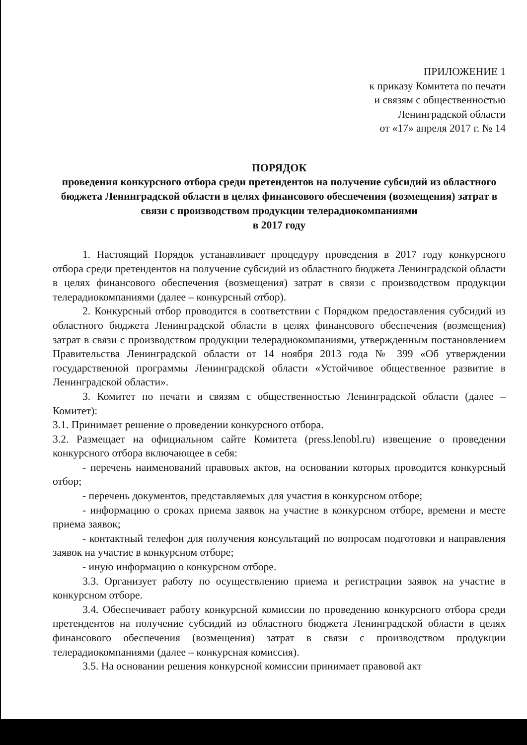ПРИЛОЖЕНИЕ 1
к приказу Комитета по печати
и связям с общественностью
Ленинградской области
от «17» апреля 2017 г. № 14
ПОРЯДОК
проведения конкурсного отбора среди претендентов на получение субсидий из областного бюджета Ленинградской области в целях финансового обеспечения (возмещения) затрат в связи с производством продукции телерадиокомпаниями
в 2017 году
1. Настоящий Порядок устанавливает процедуру проведения в 2017 году конкурсного отбора среди претендентов на получение субсидий из областного бюджета Ленинградской области в целях финансового обеспечения (возмещения) затрат в связи с производством продукции телерадиокомпаниями (далее – конкурсный отбор).
2. Конкурсный отбор проводится в соответствии с Порядком предоставления субсидий из областного бюджета Ленинградской области в целях финансового обеспечения (возмещения) затрат в связи с производством продукции телерадиокомпаниями, утвержденным постановлением Правительства Ленинградской области от 14 ноября 2013 года № 399 «Об утверждении государственной программы Ленинградской области «Устойчивое общественное развитие в Ленинградской области».
3. Комитет по печати и связям с общественностью Ленинградской области (далее – Комитет):
3.1. Принимает решение о проведении конкурсного отбора.
3.2. Размещает на официальном сайте Комитета (press.lenobl.ru) извещение о проведении конкурсного отбора включающее в себя:
- перечень наименований правовых актов, на основании которых проводится конкурсный отбор;
- перечень документов, представляемых для участия в конкурсном отборе;
- информацию о сроках приема заявок на участие в конкурсном отборе, времени и месте приема заявок;
- контактный телефон для получения консультаций по вопросам подготовки и направления заявок на участие в конкурсном отборе;
- иную информацию о конкурсном отборе.
3.3. Организует работу по осуществлению приема и регистрации заявок на участие в конкурсном отборе.
3.4. Обеспечивает работу конкурсной комиссии по проведению конкурсного отбора среди претендентов на получение субсидий из областного бюджета Ленинградской области в целях финансового обеспечения (возмещения) затрат в связи с производством продукции телерадиокомпаниями (далее – конкурсная комиссия).
3.5. На основании решения конкурсной комиссии принимает правовой акт